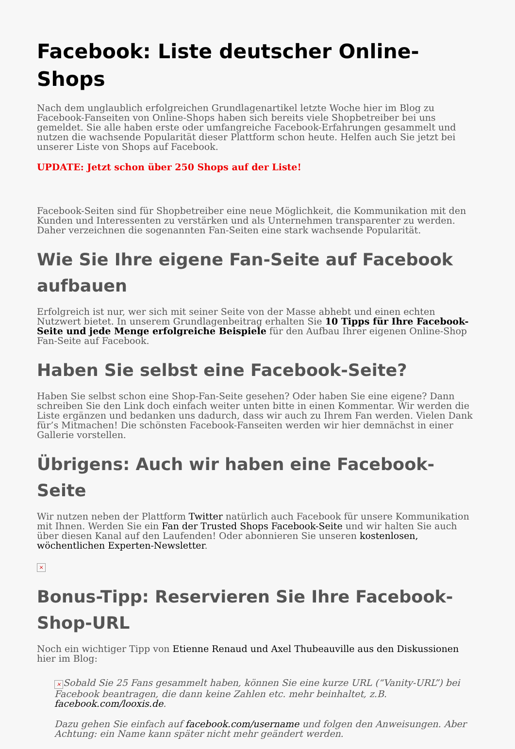Facebook: Liste deutscher Online-Shops
Nach dem unglaublich erfolgreichen Grundlagenartikel letzte Woche hier im Blog zu Facebook-Fanseiten von Online-Shops haben sich bereits viele Shopbetreiber bei uns gemeldet. Sie alle haben erste oder umfangreiche Facebook-Erfahrungen gesammelt und nutzen die wachsende Popularität dieser Plattform schon heute. Helfen auch Sie jetzt bei unserer Liste von Shops auf Facebook.
UPDATE: Jetzt schon über 250 Shops auf der Liste!
Facebook-Seiten sind für Shopbetreiber eine neue Möglichkeit, die Kommunikation mit den Kunden und Interessenten zu verstärken und als Unternehmen transparenter zu werden. Daher verzeichnen die sogenannten Fan-Seiten eine stark wachsende Popularität.
Wie Sie Ihre eigene Fan-Seite auf Facebook aufbauen
Erfolgreich ist nur, wer sich mit seiner Seite von der Masse abhebt und einen echten Nutzwert bietet. In unserem Grundlagenbeitrag erhalten Sie 10 Tipps für Ihre Facebook-Seite und jede Menge erfolgreiche Beispiele für den Aufbau Ihrer eigenen Online-Shop Fan-Seite auf Facebook.
Haben Sie selbst eine Facebook-Seite?
Haben Sie selbst schon eine Shop-Fan-Seite gesehen? Oder haben Sie eine eigene? Dann schreiben Sie den Link doch einfach weiter unten bitte in einen Kommentar. Wir werden die Liste ergänzen und bedanken uns dadurch, dass wir auch zu Ihrem Fan werden. Vielen Dank für’s Mitmachen! Die schönsten Facebook-Fanseiten werden wir hier demnächst in einer Gallerie vorstellen.
Übrigens: Auch wir haben eine Facebook-Seite
Wir nutzen neben der Plattform Twitter natürlich auch Facebook für unsere Kommunikation mit Ihnen. Werden Sie ein Fan der Trusted Shops Facebook-Seite und wir halten Sie auch über diesen Kanal auf den Laufenden! Oder abonnieren Sie unseren kostenlosen, wöchentlichen Experten-Newsletter.
×
Bonus-Tipp: Reservieren Sie Ihre Facebook-Shop-URL
Noch ein wichtiger Tipp von Etienne Renaud und Axel Thubeauville aus den Diskussionen hier im Blog:
× Sobald Sie 25 Fans gesammelt haben, können Sie eine kurze URL (“Vanity-URL”) bei Facebook beantragen, die dann keine Zahlen etc. mehr beinhaltet, z.B. facebook.com/looxis.de.
Dazu gehen Sie einfach auf facebook.com/username und folgen den Anweisungen. Aber Achtung: ein Name kann später nicht mehr geändert werden.